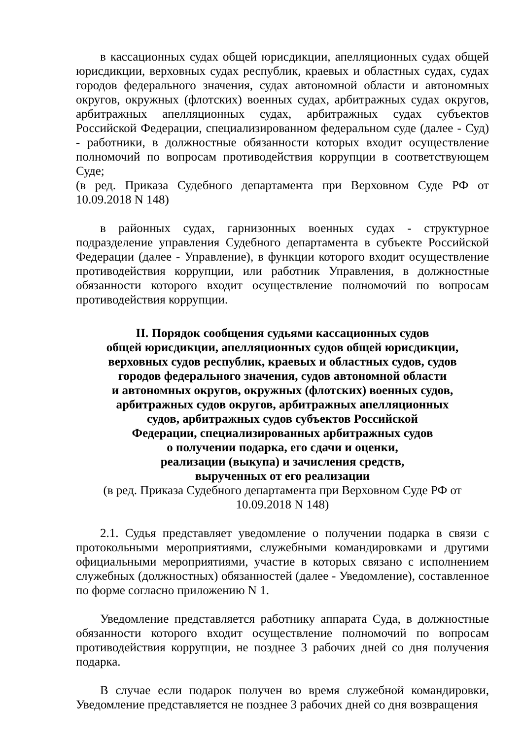в кассационных судах общей юрисдикции, апелляционных судах общей юрисдикции, верховных судах республик, краевых и областных судах, судах городов федерального значения, судах автономной области и автономных округов, окружных (флотских) военных судах, арбитражных судах округов, арбитражных апелляционных судах, арбитражных судах субъектов Российской Федерации, специализированном федеральном суде (далее - Суд) - работники, в должностные обязанности которых входит осуществление полномочий по вопросам противодействия коррупции в соответствующем Суде;
(в ред. Приказа Судебного департамента при Верховном Суде РФ от 10.09.2018 N 148)
в районных судах, гарнизонных военных судах - структурное подразделение управления Судебного департамента в субъекте Российской Федерации (далее - Управление), в функции которого входит осуществление противодействия коррупции, или работник Управления, в должностные обязанности которого входит осуществление полномочий по вопросам противодействия коррупции.
II. Порядок сообщения судьями кассационных судов
общей юрисдикции, апелляционных судов общей юрисдикции,
верховных судов республик, краевых и областных судов, судов
городов федерального значения, судов автономной области
и автономных округов, окружных (флотских) военных судов,
арбитражных судов округов, арбитражных апелляционных
судов, арбитражных судов субъектов Российской
Федерации, специализированных арбитражных судов
о получении подарка, его сдачи и оценки,
реализации (выкупа) и зачисления средств,
вырученных от его реализации
(в ред. Приказа Судебного департамента при Верховном Суде РФ от
10.09.2018 N 148)
2.1. Судья представляет уведомление о получении подарка в связи с протокольными мероприятиями, служебными командировками и другими официальными мероприятиями, участие в которых связано с исполнением служебных (должностных) обязанностей (далее - Уведомление), составленное по форме согласно приложению N 1.
Уведомление представляется работнику аппарата Суда, в должностные обязанности которого входит осуществление полномочий по вопросам противодействия коррупции, не позднее 3 рабочих дней со дня получения подарка.
В случае если подарок получен во время служебной командировки, Уведомление представляется не позднее 3 рабочих дней со дня возвращения